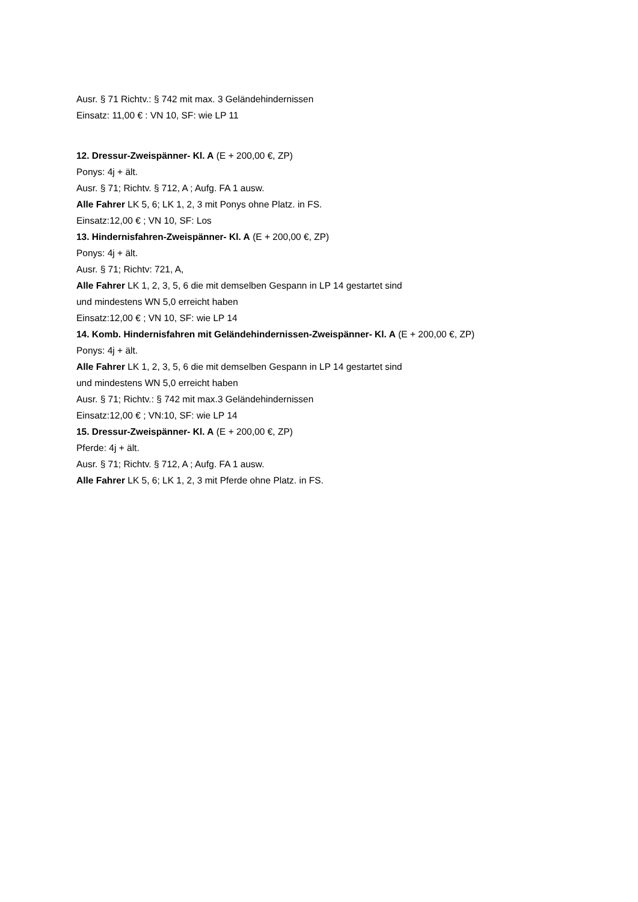Ausr. § 71 Richtv.: § 742 mit max. 3 Geländehindernissen
Einsatz: 11,00 € : VN 10, SF: wie LP 11
12. Dressur-Zweispänner- Kl. A (E + 200,00 €, ZP)
Ponys: 4j + ält.
Ausr. § 71; Richtv. § 712, A ; Aufg. FA 1 ausw.
Alle Fahrer LK 5, 6; LK 1, 2, 3 mit Ponys ohne Platz. in FS.
Einsatz:12,00 € ; VN 10, SF: Los
13. Hindernisfahren-Zweispänner- Kl. A (E + 200,00 €, ZP)
Ponys: 4j + ält.
Ausr. § 71; Richtv: 721, A,
Alle Fahrer LK 1, 2, 3, 5, 6 die mit demselben Gespann in LP 14 gestartet sind
und mindestens WN 5,0 erreicht haben
Einsatz:12,00 € ; VN 10, SF: wie LP 14
14. Komb. Hindernisfahren mit Geländehindernissen-Zweispänner- Kl. A (E + 200,00 €, ZP)
Ponys: 4j + ält.
Alle Fahrer LK 1, 2, 3, 5, 6 die mit demselben Gespann in LP 14 gestartet sind
und mindestens WN 5,0 erreicht haben
Ausr. § 71; Richtv.: § 742 mit max.3 Geländehindernissen
Einsatz:12,00 € ; VN:10, SF: wie LP 14
15. Dressur-Zweispänner- Kl. A (E + 200,00 €, ZP)
Pferde: 4j + ält.
Ausr. § 71; Richtv. § 712, A ; Aufg. FA 1 ausw.
Alle Fahrer LK 5, 6; LK 1, 2, 3 mit Pferde ohne Platz. in FS.